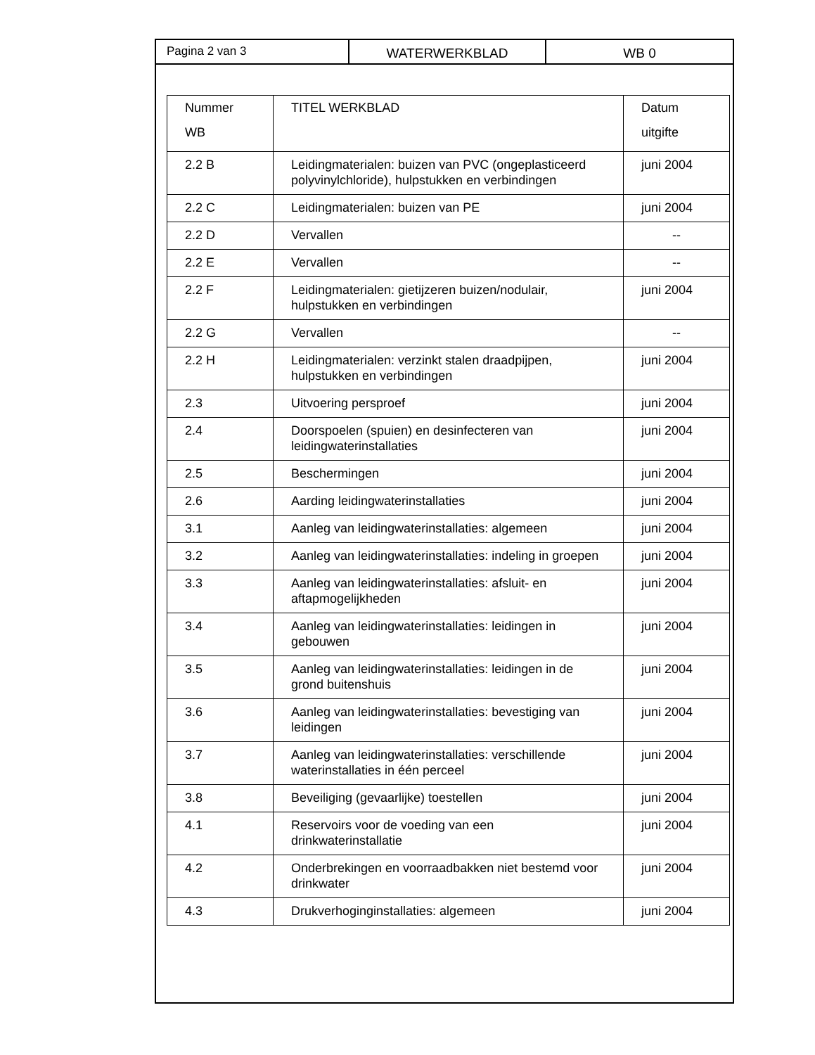Pagina 2 van 3 WATERWERKBLAD WB 0
| Nummer WB | TITEL WERKBLAD | Datum uitgifte |
| --- | --- | --- |
| 2.2 B | Leidingmaterialen: buizen van PVC (ongeplasticeerd polyvinylchloride), hulpstukken en verbindingen | juni 2004 |
| 2.2 C | Leidingmaterialen: buizen van PE | juni 2004 |
| 2.2 D | Vervallen | -- |
| 2.2 E | Vervallen | -- |
| 2.2 F | Leidingmaterialen: gietijzeren buizen/nodulair, hulpstukken en verbindingen | juni 2004 |
| 2.2 G | Vervallen | -- |
| 2.2 H | Leidingmaterialen: verzinkt stalen draadpijpen, hulpstukken en verbindingen | juni 2004 |
| 2.3 | Uitvoering persproef | juni 2004 |
| 2.4 | Doorspoelen (spuien) en desinfecteren van leidingwaterinstallaties | juni 2004 |
| 2.5 | Beschermingen | juni 2004 |
| 2.6 | Aarding leidingwaterinstallaties | juni 2004 |
| 3.1 | Aanleg van leidingwaterinstallaties: algemeen | juni 2004 |
| 3.2 | Aanleg van leidingwaterinstallaties: indeling in groepen | juni 2004 |
| 3.3 | Aanleg van leidingwaterinstallaties: afsluit- en aftapmogelijkheden | juni 2004 |
| 3.4 | Aanleg van leidingwaterinstallaties: leidingen in gebouwen | juni 2004 |
| 3.5 | Aanleg van leidingwaterinstallaties: leidingen in de grond buitenshuis | juni 2004 |
| 3.6 | Aanleg van leidingwaterinstallaties: bevestiging van leidingen | juni 2004 |
| 3.7 | Aanleg van leidingwaterinstallaties: verschillende waterinstallaties in één perceel | juni 2004 |
| 3.8 | Beveiliging (gevaarlijke) toestellen | juni 2004 |
| 4.1 | Reservoirs voor de voeding van een drinkwaterinstallatie | juni 2004 |
| 4.2 | Onderbrekingen en voorraadbakken niet bestemd voor drinkwater | juni 2004 |
| 4.3 | Drukverhoginginstallaties: algemeen | juni 2004 |